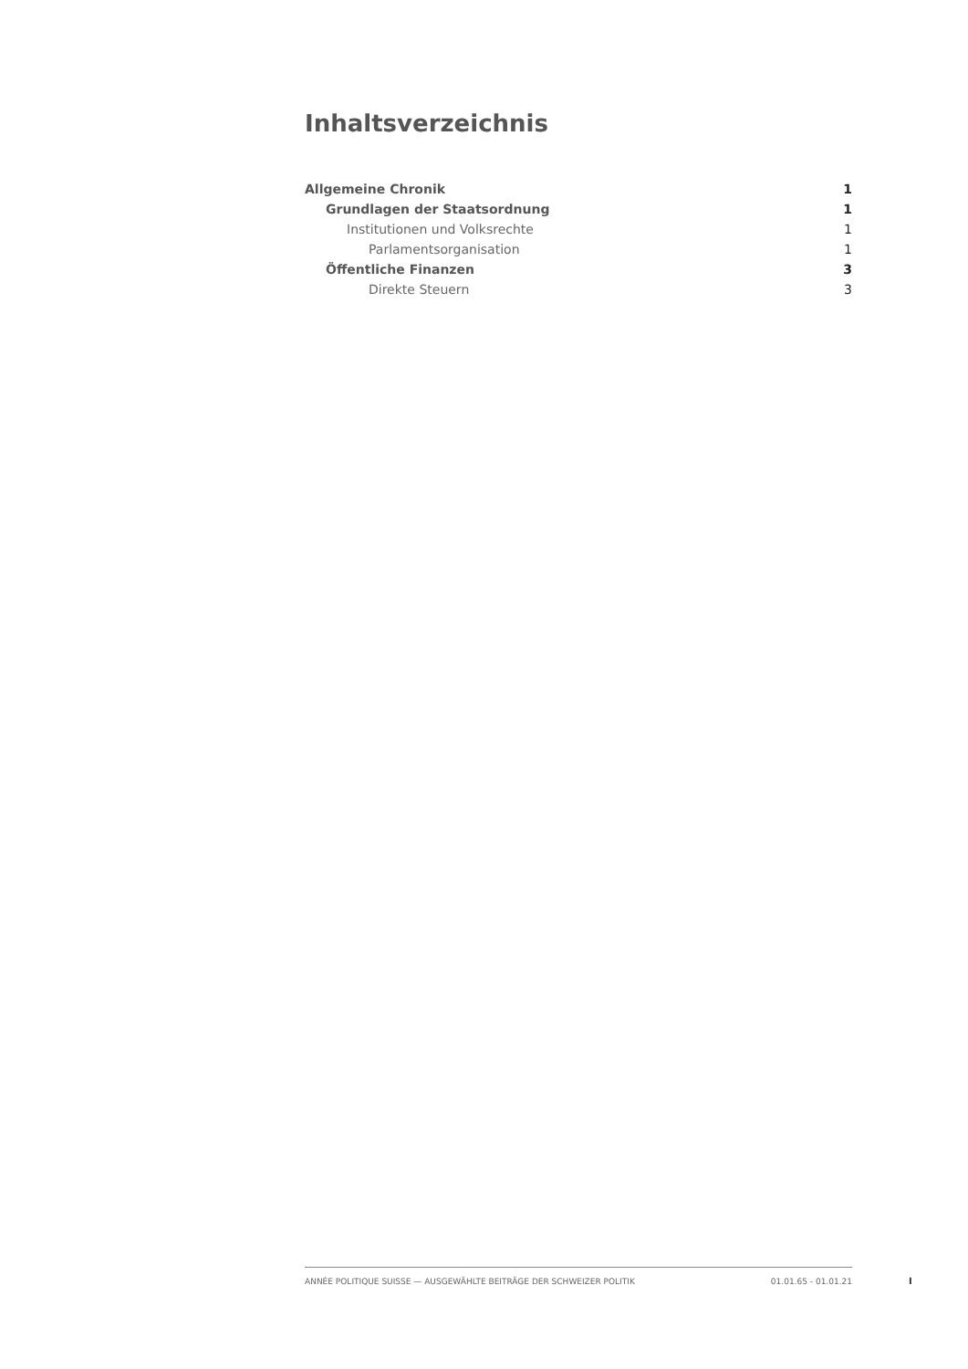Inhaltsverzeichnis
Allgemeine Chronik 1
Grundlagen der Staatsordnung 1
Institutionen und Volksrechte 1
Parlamentsorganisation 1
Öffentliche Finanzen 3
Direkte Steuern 3
ANNÉE POLITIQUE SUISSE — AUSGEWÄHLTE BEITRÄGE DER SCHWEIZER POLITIK 01.01.65 - 01.01.21
I